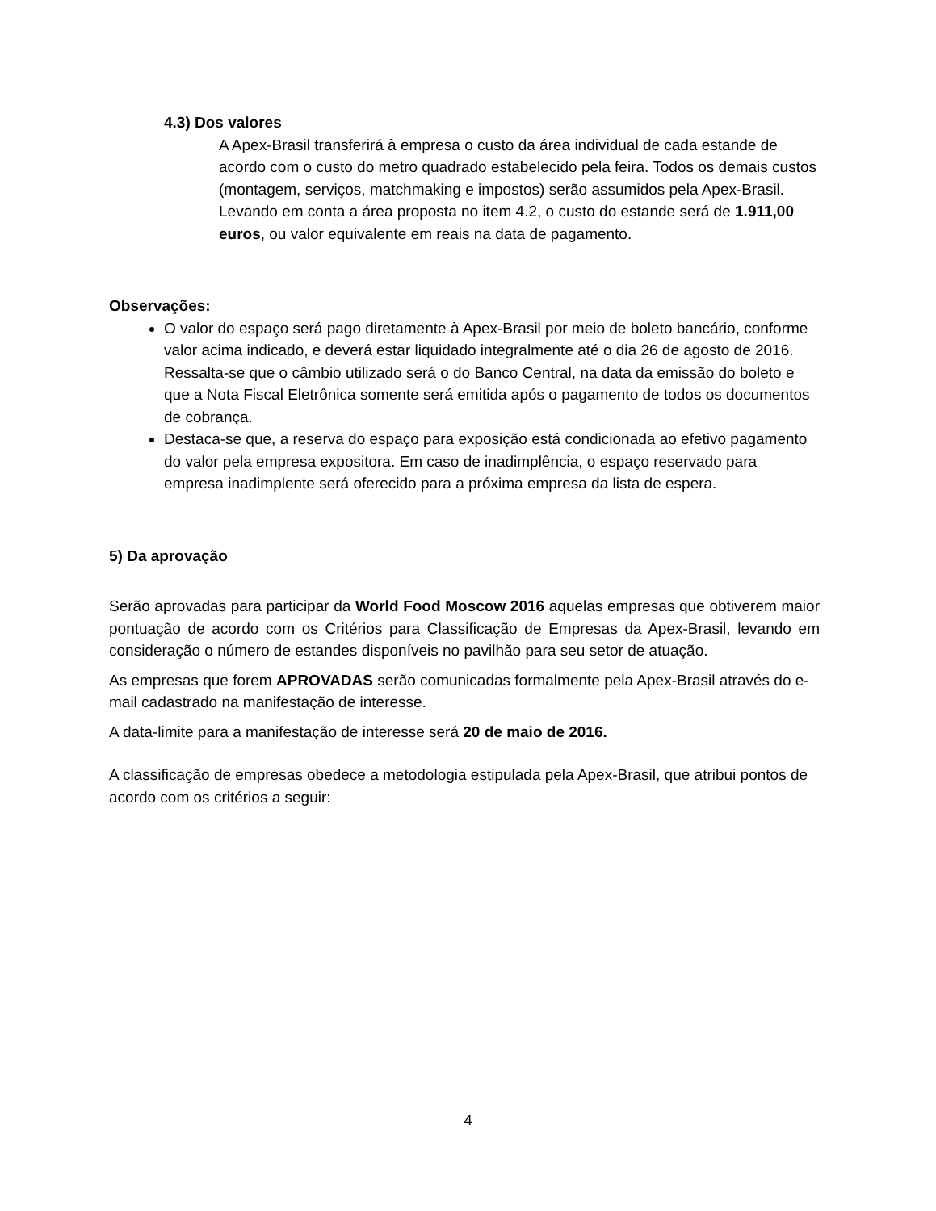4.3) Dos valores
A Apex-Brasil transferirá à empresa o custo da área individual de cada estande de acordo com o custo do metro quadrado estabelecido pela feira. Todos os demais custos (montagem, serviços, matchmaking e impostos) serão assumidos pela Apex-Brasil.
Levando em conta a área proposta no item 4.2, o custo do estande será de 1.911,00 euros, ou valor equivalente em reais na data de pagamento.
Observações:
O valor do espaço será pago diretamente à Apex-Brasil por meio de boleto bancário, conforme valor acima indicado, e deverá estar liquidado integralmente até o dia 26 de agosto de 2016. Ressalta-se que o câmbio utilizado será o do Banco Central, na data da emissão do boleto e que a Nota Fiscal Eletrônica somente será emitida após o pagamento de todos os documentos de cobrança.
Destaca-se que, a reserva do espaço para exposição está condicionada ao efetivo pagamento do valor pela empresa expositora. Em caso de inadimplência, o espaço reservado para empresa inadimplente será oferecido para a próxima empresa da lista de espera.
5) Da aprovação
Serão aprovadas para participar da World Food Moscow 2016 aquelas empresas que obtiverem maior pontuação de acordo com os Critérios para Classificação de Empresas da Apex-Brasil, levando em consideração o número de estandes disponíveis no pavilhão para seu setor de atuação.
As empresas que forem APROVADAS serão comunicadas formalmente pela Apex-Brasil através do e-mail cadastrado na manifestação de interesse.
A data-limite para a manifestação de interesse será 20 de maio de 2016.
A classificação de empresas obedece a metodologia estipulada pela Apex-Brasil, que atribui pontos de acordo com os critérios a seguir:
4